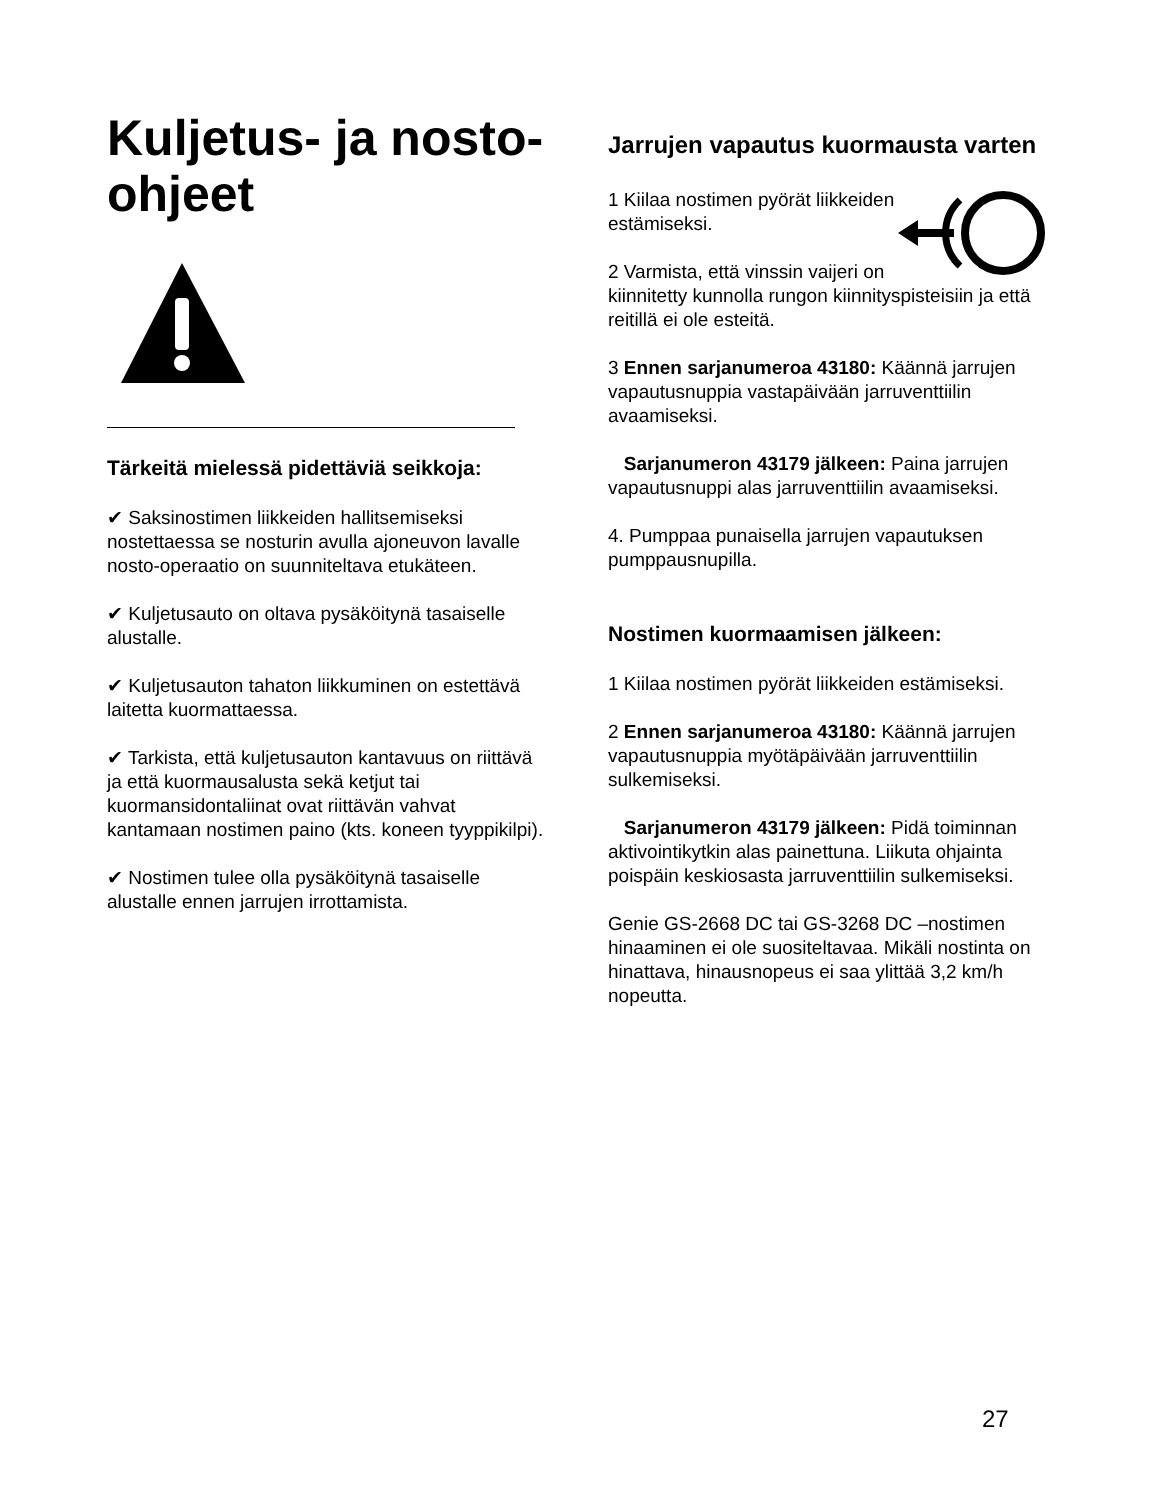Kuljetus- ja nosto-ohjeet
Tärkeitä mielessä pidettäviä seikkoja:
✔ Saksinostimen liikkeiden hallitsemiseksi nostettaessa se nosturin avulla ajoneuvon lavalle nosto-operaatio on suunniteltava etukäteen.
✔ Kuljetusauto on oltava pysäköitynä tasaiselle alustalle.
✔ Kuljetusauton tahaton liikkuminen on estettävä laitetta kuormattaessa.
✔ Tarkista, että kuljetusauton kantavuus on riittävä ja että kuormausalusta sekä ketjut tai kuormansidontaliinat ovat riittävän vahvat kantamaan nostimen paino (kts. koneen tyyppikilpi).
✔ Nostimen tulee olla pysäköitynä tasaiselle alustalle ennen jarrujen irrottamista.
Jarrujen vapautus kuormausta varten
1 Kiilaa nostimen pyörät liikkeiden estämiseksi.
2 Varmista, että vinssin vaijeri on kiinnitetty kunnolla rungon kiinnityspisteisiin ja että reitillä ei ole esteitä.
3 Ennen sarjanumeroa 43180: Käännä jarrujen vapautusnuppia vastapäivään jarruventtiilin avaamiseksi.
Sarjanumeron 43179 jälkeen: Paina jarrujen vapautusnuppi alas jarruventtiilin avaamiseksi.
4. Pumppaa punaisella jarrujen vapautuksen pumppausnupilla.
Nostimen kuormaamisen jälkeen:
1 Kiilaa nostimen pyörät liikkeiden estämiseksi.
2 Ennen sarjanumeroa 43180: Käännä jarrujen vapautusnuppia myötäpäivään jarruventtiilin sulkemiseksi.
Sarjanumeron 43179 jälkeen: Pidä toiminnan aktivointikytkin alas painettuna. Liikuta ohjainta poispäin keskiosasta jarruventtiilin sulkemiseksi.
Genie GS-2668 DC tai GS-3268 DC –nostimen hinaaminen ei ole suositeltavaa. Mikäli nostinta on hinattava, hinausnopeus ei saa ylittää 3,2 km/h nopeutta.
27